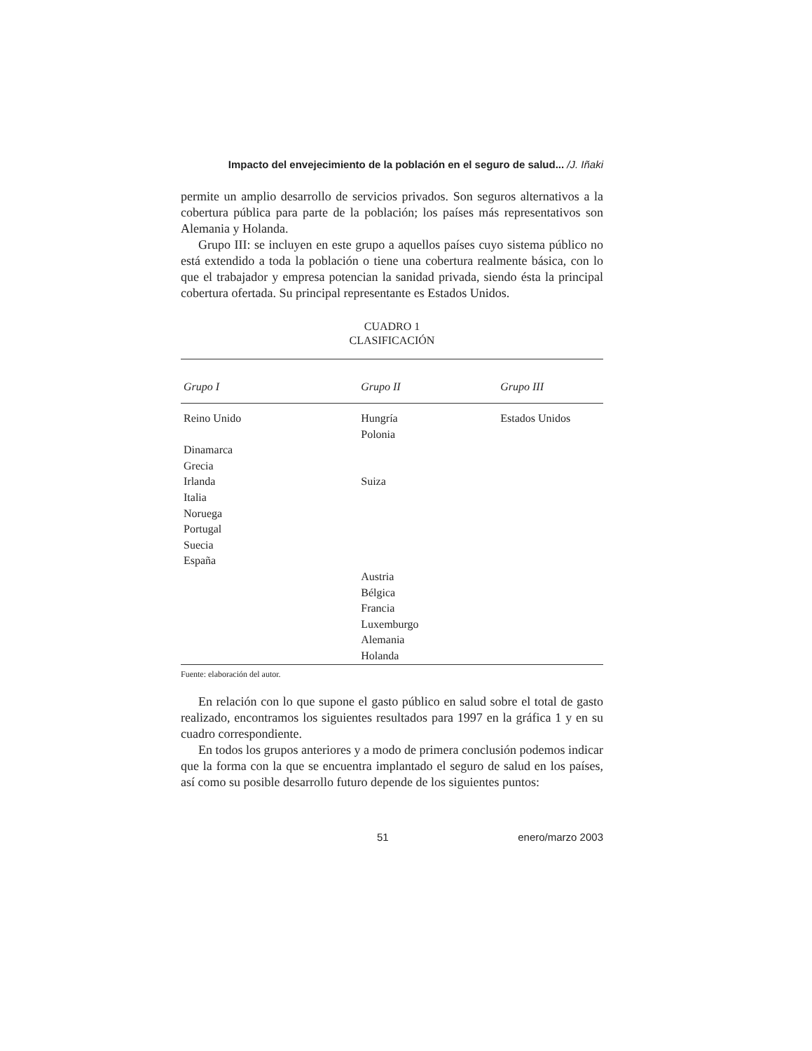Impacto del envejecimiento de la población en el seguro de salud... /J. Iñaki
permite un amplio desarrollo de servicios privados. Son seguros alternativos a la cobertura pública para parte de la población; los países más representativos son Alemania y Holanda.
Grupo III: se incluyen en este grupo a aquellos países cuyo sistema público no está extendido a toda la población o tiene una cobertura realmente básica, con lo que el trabajador y empresa potencian la sanidad privada, siendo ésta la principal cobertura ofertada. Su principal representante es Estados Unidos.
CUADRO 1
CLASIFICACIÓN
| Grupo I | Grupo II | Grupo III |
| --- | --- | --- |
| Reino Unido | Hungría | Estados Unidos |
| | Polonia | |
| Dinamarca | | |
| Grecia | | |
| Irlanda | Suiza | |
| Italia | | |
| Noruega | | |
| Portugal | | |
| Suecia | | |
| España | | |
| | Austria | |
| | Bélgica | |
| | Francia | |
| | Luxemburgo | |
| | Alemania | |
| | Holanda | |
Fuente: elaboración del autor.
En relación con lo que supone el gasto público en salud sobre el total de gasto realizado, encontramos los siguientes resultados para 1997 en la gráfica 1 y en su cuadro correspondiente.
En todos los grupos anteriores y a modo de primera conclusión podemos indicar que la forma con la que se encuentra implantado el seguro de salud en los países, así como su posible desarrollo futuro depende de los siguientes puntos:
51 enero/marzo 2003